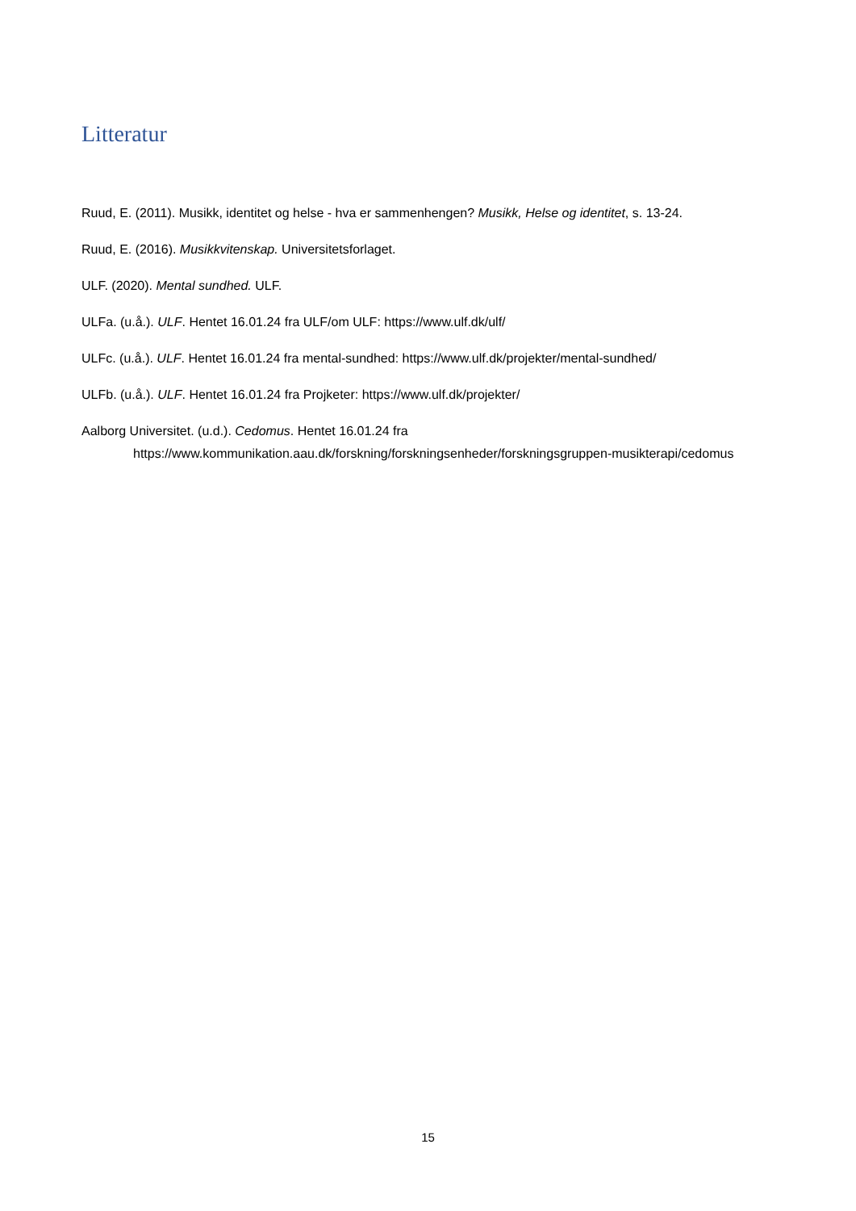Litteratur
Ruud, E. (2011). Musikk, identitet og helse - hva er sammenhengen? Musikk, Helse og identitet, s. 13-24.
Ruud, E. (2016). Musikkvitenskap. Universitetsforlaget.
ULF. (2020). Mental sundhed. ULF.
ULFa. (u.å.). ULF. Hentet 16.01.24 fra ULF/om ULF: https://www.ulf.dk/ulf/
ULFc. (u.å.). ULF. Hentet 16.01.24 fra mental-sundhed: https://www.ulf.dk/projekter/mental-sundhed/
ULFb. (u.å.). ULF. Hentet 16.01.24 fra Projketer: https://www.ulf.dk/projekter/
Aalborg Universitet. (u.d.). Cedomus. Hentet 16.01.24 fra https://www.kommunikation.aau.dk/forskning/forskningsenheder/forskningsgruppen-musikterapi/cedomus
15